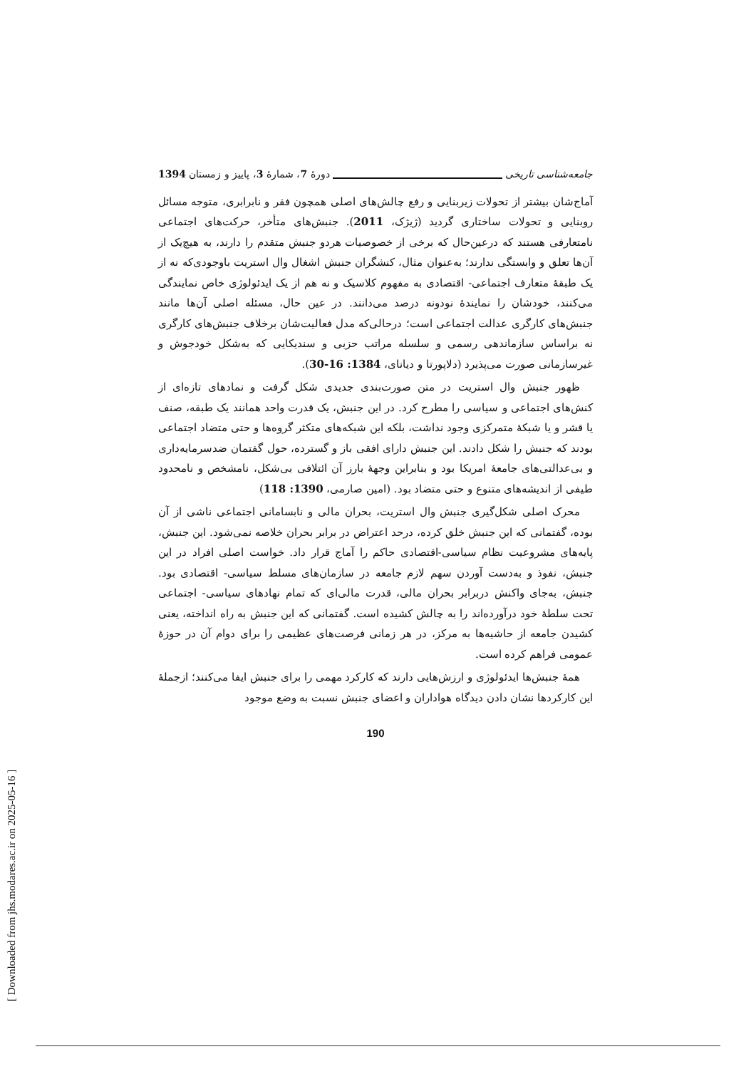جامعه‌شناسی تاریخی دورهٔ 7، شمارهٔ 3، پاییز و زمستان 1394
آماج‌شان بیشتر از تحولات زیربنایی و رفع چالش‌های اصلی همچون فقر و نابرابری، متوجه مسائل روبنایی و تحولات ساختاری گردید (ژیژک، 2011). جنبش‌های متأخر، حرکت‌های اجتماعی نامتعارفی هستند که درعین‌حال که برخی از خصوصیات هردو جنبش متقدم را دارند، به هیچ‌یک از آن‌ها تعلق و وابستگی ندارند؛ به‌عنوان مثال، کنشگران جنبش اشغال وال استریت باوجودی‌که نه از یک طبقهٔ متعارف اجتماعی- اقتصادی به مفهوم کلاسیک و نه هم از یک ایدئولوژی خاص نمایندگی می‌کنند، خودشان را نمایندهٔ نودونه درصد می‌دانند. در عین حال، مسئله اصلی آن‌ها مانند جنبش‌های کارگری عدالت اجتماعی است؛ درحالی‌که مدل فعالیت‌شان برخلاف جنبش‌های کارگری نه براساس سازماندهی رسمی و سلسله مراتب حزبی و سندیکایی که به‌شکل خودجوش و غیرسازمانی صورت می‌پذیرد (دلاپورتا و دیانای، 1384: 16-30).
ظهور جنبش وال استریت در متن صورت‌بندی جدیدی شکل گرفت و نمادهای تازه‌ای از کنش‌های اجتماعی و سیاسی را مطرح کرد. در این جنبش، یک قدرت واحد همانند یک طبقه، صنف یا قشر و یا شبکهٔ متمرکزی وجود نداشت، بلکه این شبکه‌های متکثر گروه‌ها و حتی متضاد اجتماعی بودند که جنبش را شکل دادند. این جنبش دارای افقی باز و گسترده، حول گفتمان ضدسرمایه‌داری و بی‌عدالتی‌های جامعهٔ امریکا بود و بنابراین وجههٔ بارز آن ائتلافی بی‌شکل، نامشخص و نامحدود طیفی از اندیشه‌های متنوع و حتی متضاد بود. (امین صارمی، 1390: 118)
محرک اصلی شکل‌گیری جنبش وال استریت، بحران مالی و نابسامانی اجتماعی ناشی از آن بوده، گفتمانی که این جنبش خلق کرده، درحد اعتراض در برابر بحران خلاصه نمی‌شود. این جنبش، پایه‌های مشروعیت نظام سیاسی-اقتصادی حاکم را آماج قرار داد. خواست اصلی افراد در این جنبش، نفوذ و به‌دست آوردن سهم لازم جامعه در سازمان‌های مسلط سیاسی- اقتصادی بود. جنبش، به‌جای واکنش دربرابر بحران مالی، قدرت مالی‌ای که تمام نهادهای سیاسی- اجتماعی تحت سلطهٔ خود درآورده‌اند را به چالش کشیده است. گفتمانی که این جنبش به راه انداخته، یعنی کشیدن جامعه از حاشیه‌ها به مرکز، در هر زمانی فرصت‌های عظیمی را برای دوام آن در حوزهٔ عمومی فراهم کرده است.
همهٔ جنبش‌ها ایدئولوژی و ارزش‌هایی دارند که کارکرد مهمی را برای جنبش ایفا می‌کنند؛ ازجملهٔ این کارکردها نشان دادن دیدگاه هواداران و اعضای جنبش نسبت به وضع موجود
190
[ Downloaded from jhs.modares.ac.ir on 2025-05-16 ]